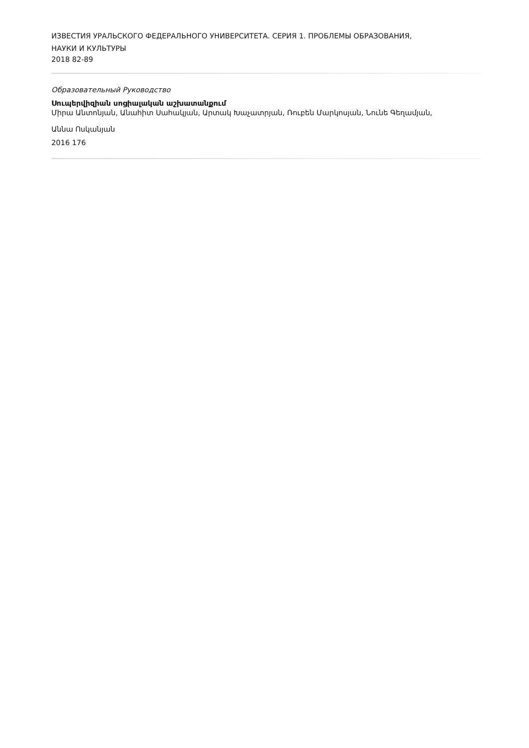ИЗВЕСТИЯ УРАЛЬСКОГО ФЕДЕРАЛЬНОГО УНИВЕРСИТЕТА. СЕРИЯ 1. ПРОБЛЕМЫ ОБРАЗОВАНИЯ,
НАУКИ И КУЛЬТУРЫ
2018 82-89
Образовательный Руководство
Սուպերվիզիան սոցիալական աշխատանքում
Միրա Անտոնյան, Անահիտ Սահակյան, Արտակ Խաչատրյան, Ռուբեն Մարկոսյան, Նունե Գեղամյան,
Աննա Ոսկանյան
2016 176